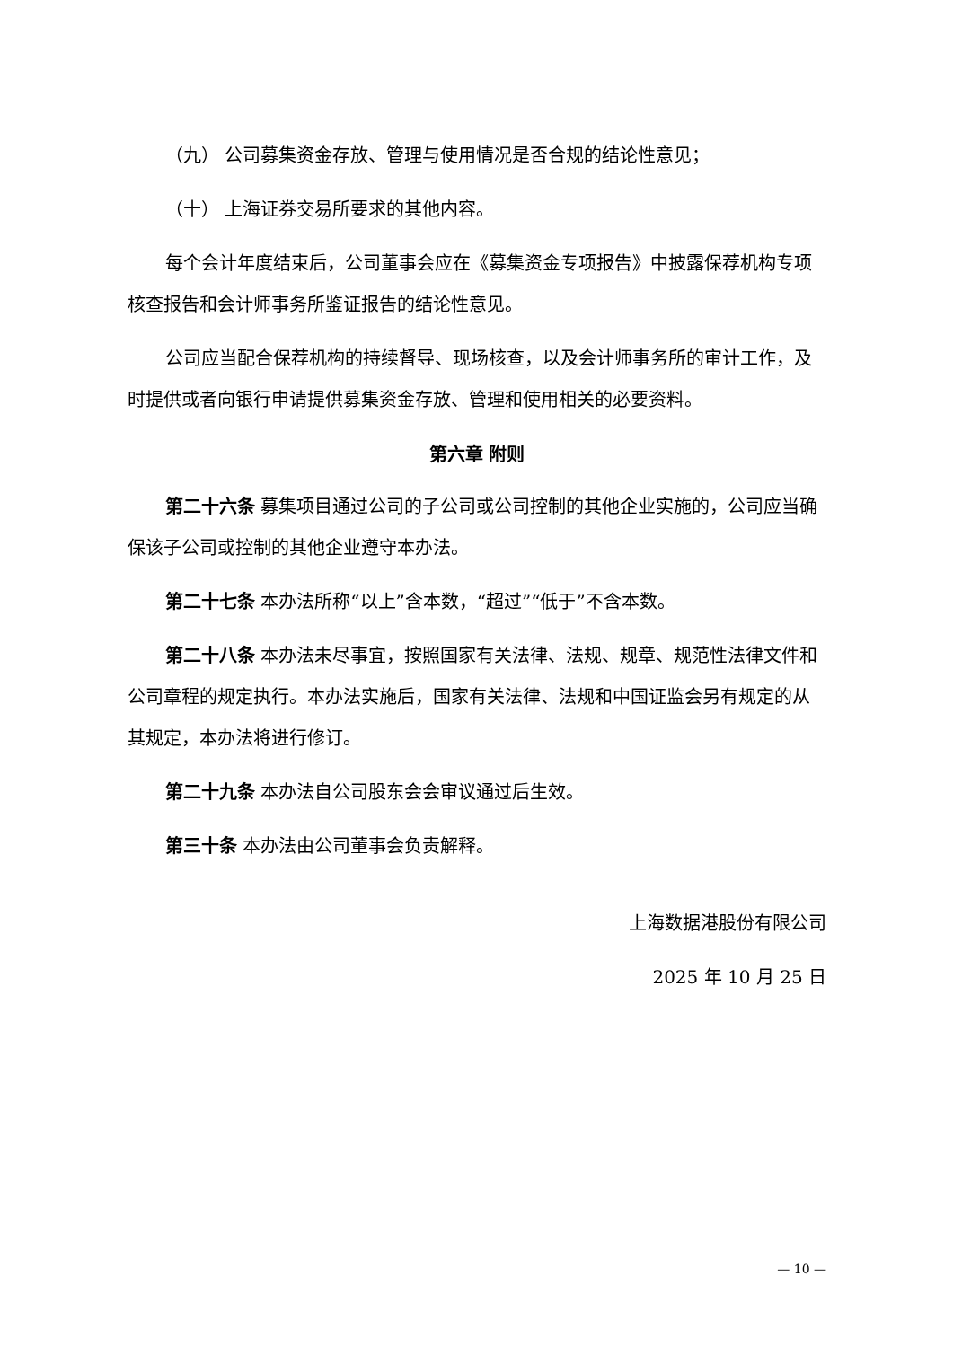（九） 公司募集资金存放、管理与使用情况是否合规的结论性意见；
（十） 上海证券交易所要求的其他内容。
每个会计年度结束后，公司董事会应在《募集资金专项报告》中披露保荐机构专项核查报告和会计师事务所鉴证报告的结论性意见。
公司应当配合保荐机构的持续督导、现场核查，以及会计师事务所的审计工作，及时提供或者向银行申请提供募集资金存放、管理和使用相关的必要资料。
第六章 附则
第二十六条 募集项目通过公司的子公司或公司控制的其他企业实施的，公司应当确保该子公司或控制的其他企业遵守本办法。
第二十七条 本办法所称“以上”含本数，“超过”“低于”不含本数。
第二十八条 本办法未尽事宜，按照国家有关法律、法规、规章、规范性法律文件和公司章程的规定执行。本办法实施后，国家有关法律、法规和中国证监会另有规定的从其规定，本办法将进行修订。
第二十九条 本办法自公司股东会会审议通过后生效。
第三十条 本办法由公司董事会负责解释。
上海数据港股份有限公司
2025 年 10 月 25 日
— 10 —